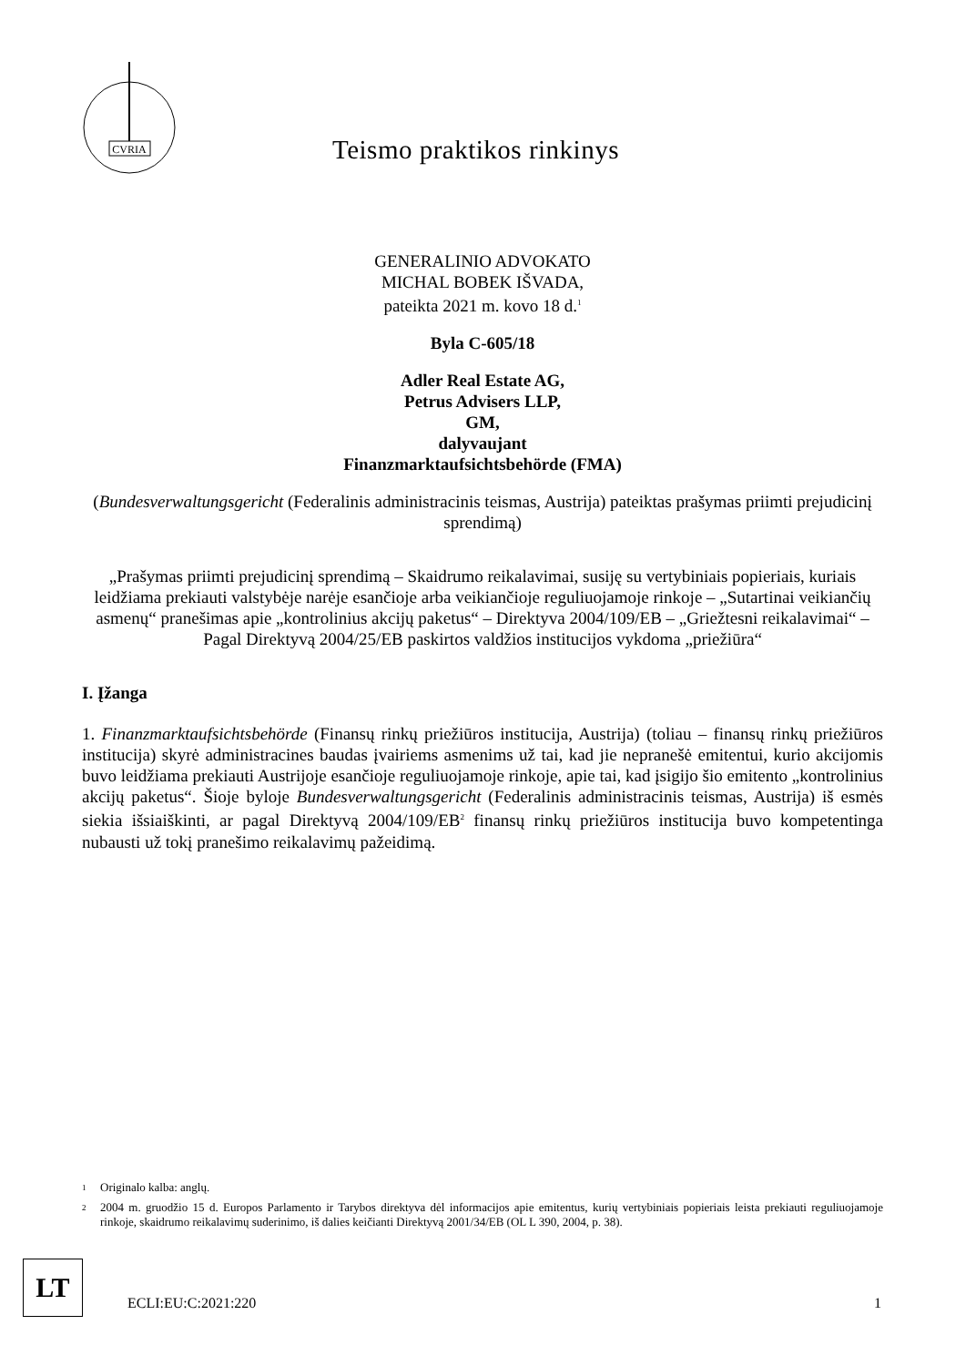CVRIA
Teismo praktikos rinkinys
GENERALINIO ADVOKATO
MICHAL BOBEK IŠVADA,
pateikta 2021 m. kovo 18 d.<sup>1</sup>
Byla C-605/18
Adler Real Estate AG,
Petrus Advisers LLP,
GM,
dalyvaujant
Finanzmarktaufsichtsbehörde (FMA)
(Bundesverwaltungsgericht (Federalinis administracinis teismas, Austrija) pateiktas prašymas priimti prejudicinį sprendimą)
„Prašymas priimti prejudicinį sprendimą – Skaidrumo reikalavimai, susiję su vertybiniais popieriais, kuriais leidžiama prekiauti valstybėje narėje esančioje arba veikiančioje reguliuojamoje rinkoje – „Sutartinai veikiančių asmenų“ pranešimas apie „kontrolinius akcijų paketus“ – Direktyva 2004/109/EB – „Griežtesni reikalavimai“ – Pagal Direktyvą 2004/25/EB paskirtos valdžios institucijos vykdoma „priežiūra“
I. Įžanga
1. Finanzmarktaufsichtsbehörde (Finansų rinkų priežiūros institucija, Austrija) (toliau – finansų rinkų priežiūros institucija) skyrė administracines baudas įvairiems asmenims už tai, kad jie nepranešė emitentui, kurio akcijomis buvo leidžiama prekiauti Austrijoje esančioje reguliuojamoje rinkoje, apie tai, kad įsigijo šio emitento „kontrolinius akcijų paketus“. Šioje byloje Bundesverwaltungsgericht (Federalinis administracinis teismas, Austrija) iš esmės siekia išsiaiškinti, ar pagal Direktyvą 2004/109/EB<sup>2</sup> finansų rinkų priežiūros institucija buvo kompetentinga nubausti už tokį pranešimo reikalavimų pažeidimą.
1 Originalo kalba: anglų.
2 2004 m. gruodžio 15 d. Europos Parlamento ir Tarybos direktyva dėl informacijos apie emitentus, kurių vertybiniais popieriais leista prekiauti reguliuojamoje rinkoje, skaidrumo reikalavimų suderinimo, iš dalies keičianti Direktyvą 2001/34/EB (OL L 390, 2004, p. 38).
LT
ECLI:EU:C:2021:220 1